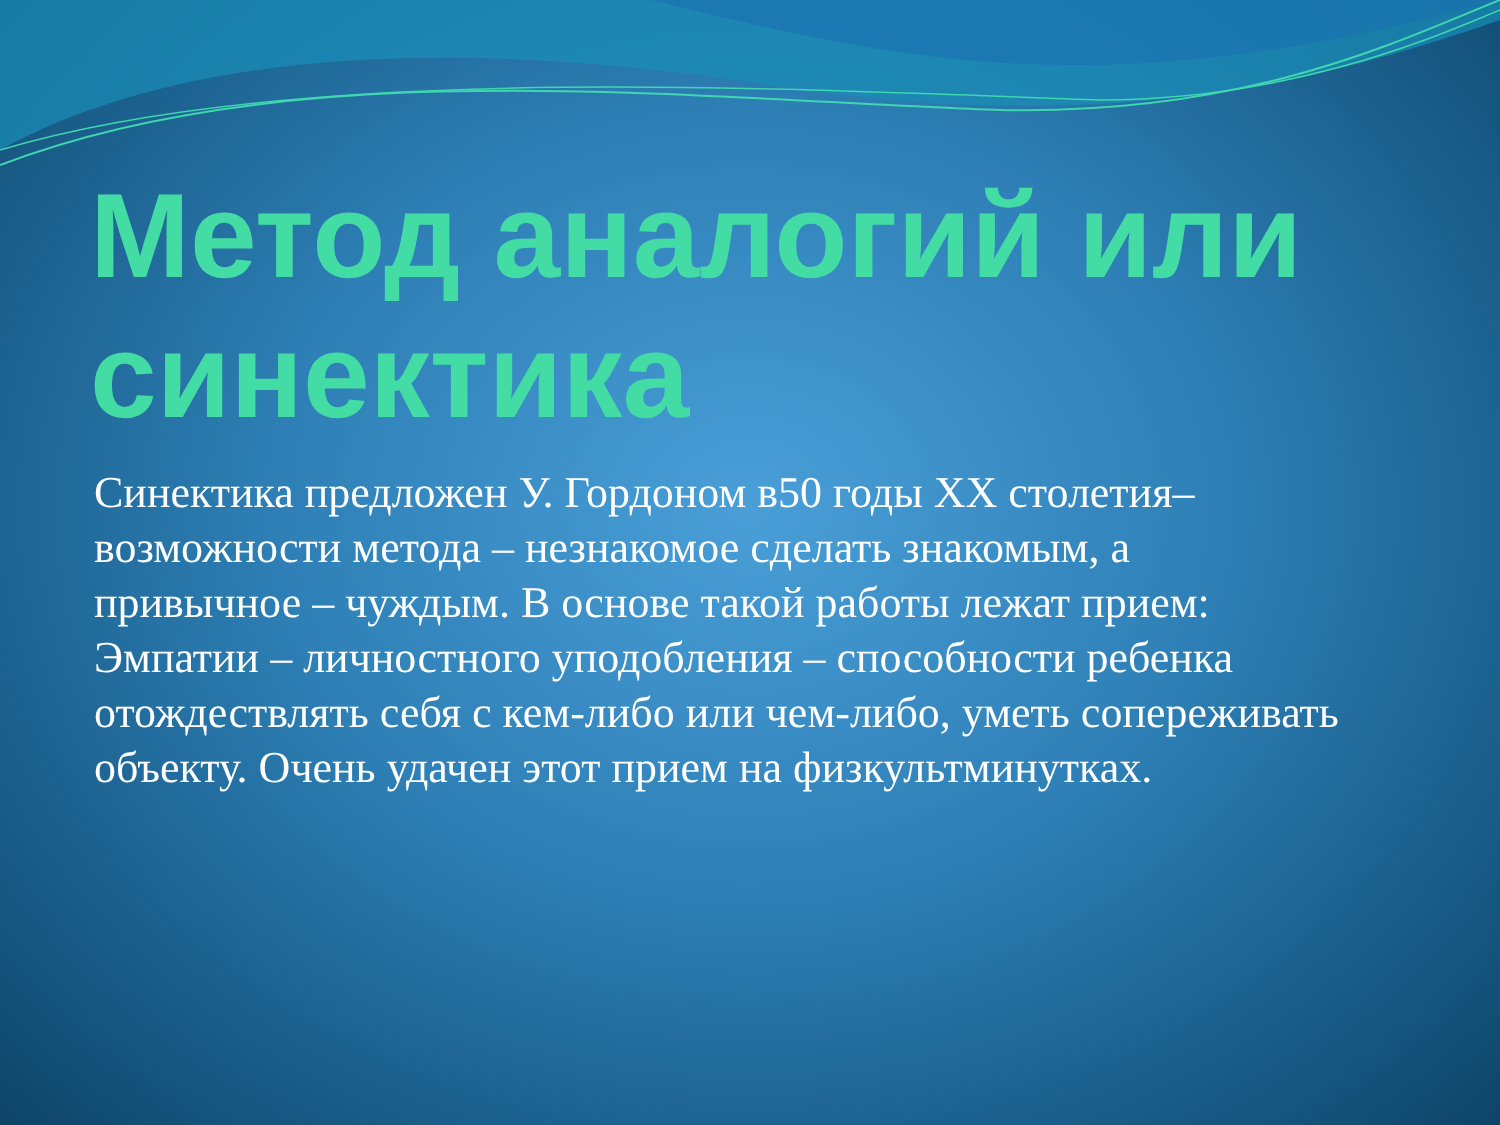Метод аналогий или синектика
Синектика предложен У. Гордоном в50 годы XX столетия– возможности метода – незнакомое сделать знакомым, а привычное – чуждым. В основе такой работы лежат прием: Эмпатии – личностного уподобления – способности ребенка отождествлять себя с кем-либо или чем-либо, уметь сопереживать объекту. Очень удачен этот прием на физкультминутках.